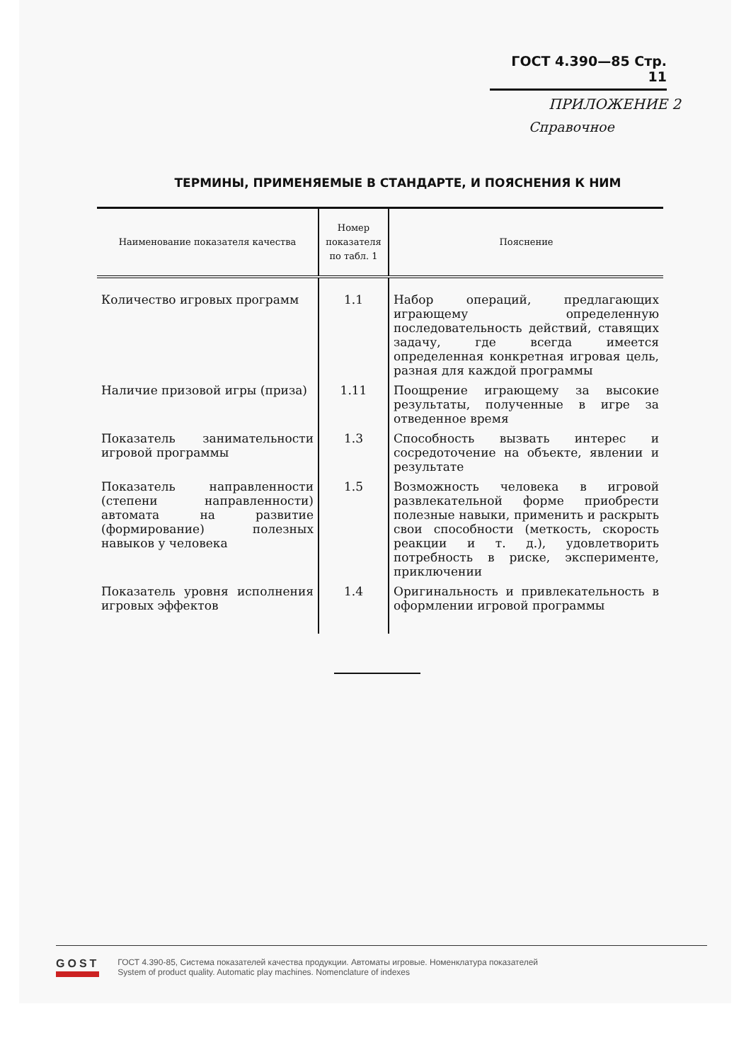ГОСТ 4.390—85 Стр. 11
ПРИЛОЖЕНИЕ 2
Справочное
ТЕРМИНЫ, ПРИМЕНЯЕМЫЕ В СТАНДАРТЕ, И ПОЯСНЕНИЯ К НИМ
| Наименование показателя качества | Номер показателя по табл. 1 | Пояснение |
| --- | --- | --- |
| Количество игровых программ | 1.1 | Набор операций, предлагающих играющему определенную последовательность действий, ставящих задачу, где всегда имеется определенная конкретная игровая цель, разная для каждой программы |
| Наличие призовой игры (приза) | 1.11 | Поощрение играющему за высокие результаты, полученные в игре за отведенное время |
| Показатель занимательности игровой программы | 1.3 | Способность вызвать интерес и сосредоточение на объекте, явлении и результате |
| Показатель направленности (степени направленности) автомата на развитие (формирование) полезных навыков у человека | 1.5 | Возможность человека в игровой развлекательной форме приобрести полезные навыки, применить и раскрыть свои способности (меткость, скорость реакции и т. д.), удовлетворить потребность в риске, эксперименте, приключении |
| Показатель уровня исполнения игровых эффектов | 1.4 | Оригинальность и привлекательность в оформлении игровой программы |
GOST
ГОСТ 4.390-85, Система показателей качества продукции. Автоматы игровые. Номенклатура показателей
System of product quality. Automatic play machines. Nomenclature of indexes